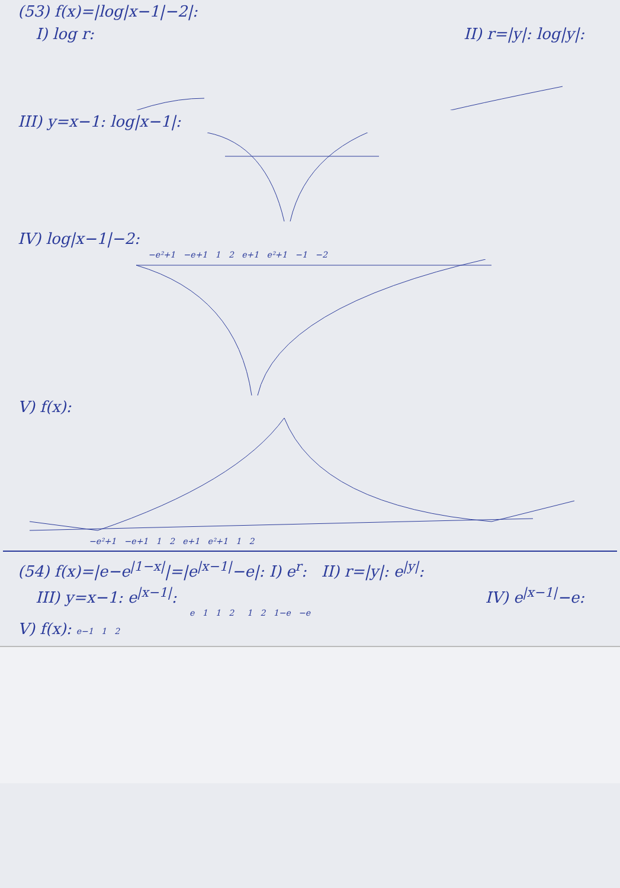(53) f(x)=|log|x−1|−2|:
I) log r: II) r=|y|: log|y|:
III) y=x−1: log|x−1|:
IV) log|x−1|−2:
−e²+1 −e+1 1 2 e+1 e²+1 −1 −2
V) f(x):
−e²+1 −e+1 1 2 e+1 e²+1 1 2
(54) f(x)=|e−e<sup>|1−x|</sup>|=|e<sup>|x−1|</sup>−e|: I) e<sup>r</sup>: II) r=|y|: e<sup>|y|</sup>:
III) y=x−1: e<sup>|x−1|</sup>: IV) e<sup>|x−1|</sup>−e:
e 1 1 2 1 2 1−e −e
V) f(x): e−1 1 2